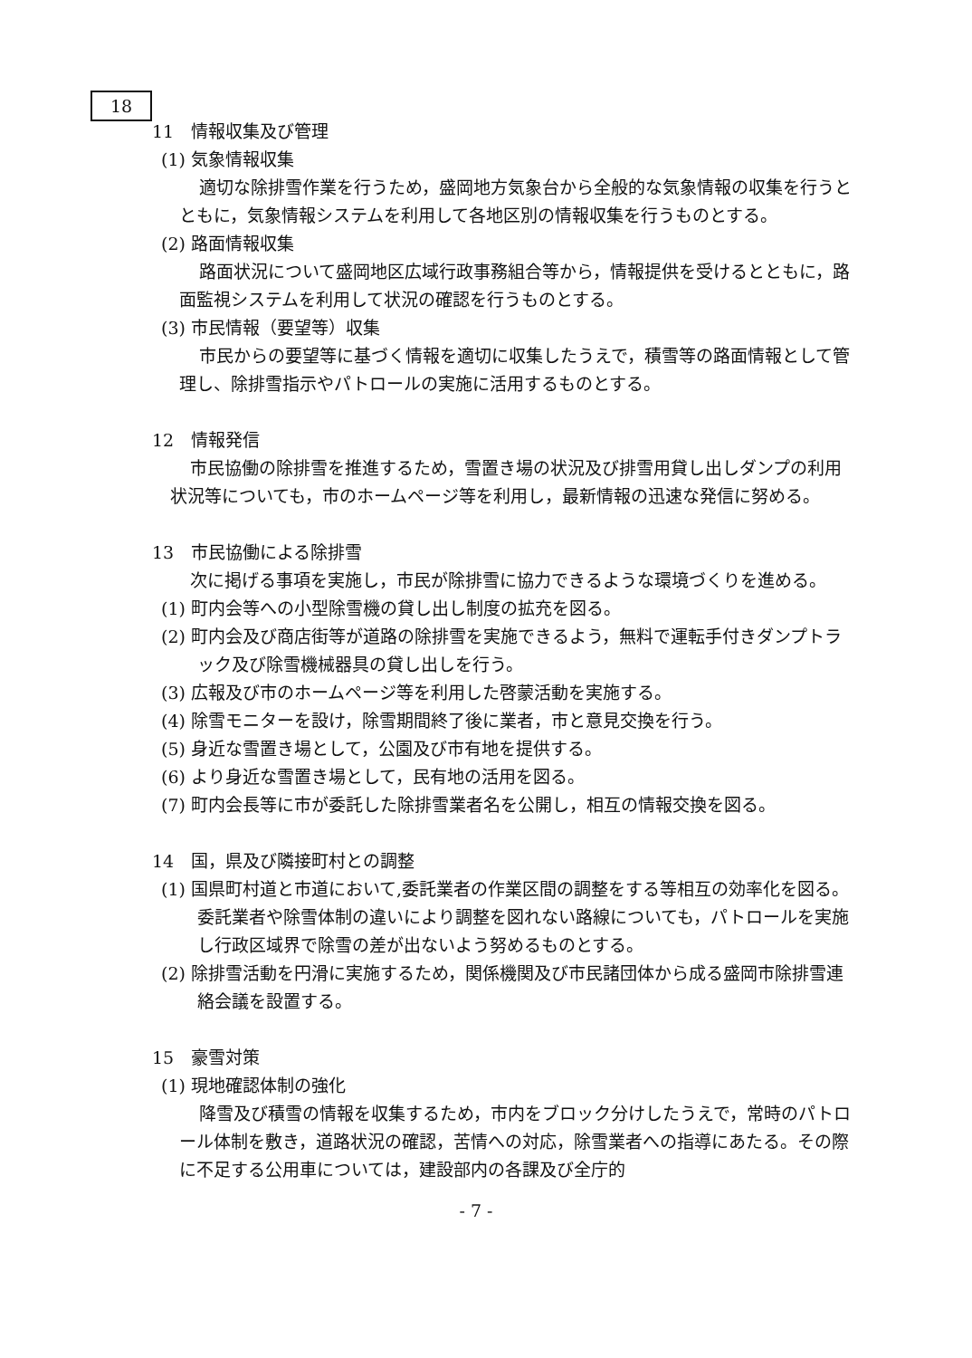18
11　情報収集及び管理
(1) 気象情報収集
適切な除排雪作業を行うため，盛岡地方気象台から全般的な気象情報の収集を行うとともに，気象情報システムを利用して各地区別の情報収集を行うものとする。
(2) 路面情報収集
路面状況について盛岡地区広域行政事務組合等から，情報提供を受けるとともに，路面監視システムを利用して状況の確認を行うものとする。
(3) 市民情報（要望等）収集
市民からの要望等に基づく情報を適切に収集したうえで，積雪等の路面情報として管理し、除排雪指示やパトロールの実施に活用するものとする。
12　情報発信
市民協働の除排雪を推進するため，雪置き場の状況及び排雪用貸し出しダンプの利用状況等についても，市のホームページ等を利用し，最新情報の迅速な発信に努める。
13　市民協働による除排雪
次に掲げる事項を実施し，市民が除排雪に協力できるような環境づくりを進める。
(1) 町内会等への小型除雪機の貸し出し制度の拡充を図る。
(2) 町内会及び商店街等が道路の除排雪を実施できるよう，無料で運転手付きダンプトラック及び除雪機械器具の貸し出しを行う。
(3) 広報及び市のホームページ等を利用した啓蒙活動を実施する。
(4) 除雪モニターを設け，除雪期間終了後に業者，市と意見交換を行う。
(5) 身近な雪置き場として，公園及び市有地を提供する。
(6) より身近な雪置き場として，民有地の活用を図る。
(7) 町内会長等に市が委託した除排雪業者名を公開し，相互の情報交換を図る。
14　国，県及び隣接町村との調整
(1) 国県町村道と市道において,委託業者の作業区間の調整をする等相互の効率化を図る。委託業者や除雪体制の違いにより調整を図れない路線についても，パトロールを実施し行政区域界で除雪の差が出ないよう努めるものとする。
(2) 除排雪活動を円滑に実施するため，関係機関及び市民諸団体から成る盛岡市除排雪連絡会議を設置する。
15　豪雪対策
(1) 現地確認体制の強化
降雪及び積雪の情報を収集するため，市内をブロック分けしたうえで，常時のパトロール体制を敷き，道路状況の確認，苦情への対応，除雪業者への指導にあたる。その際に不足する公用車については，建設部内の各課及び全庁的
- 7 -